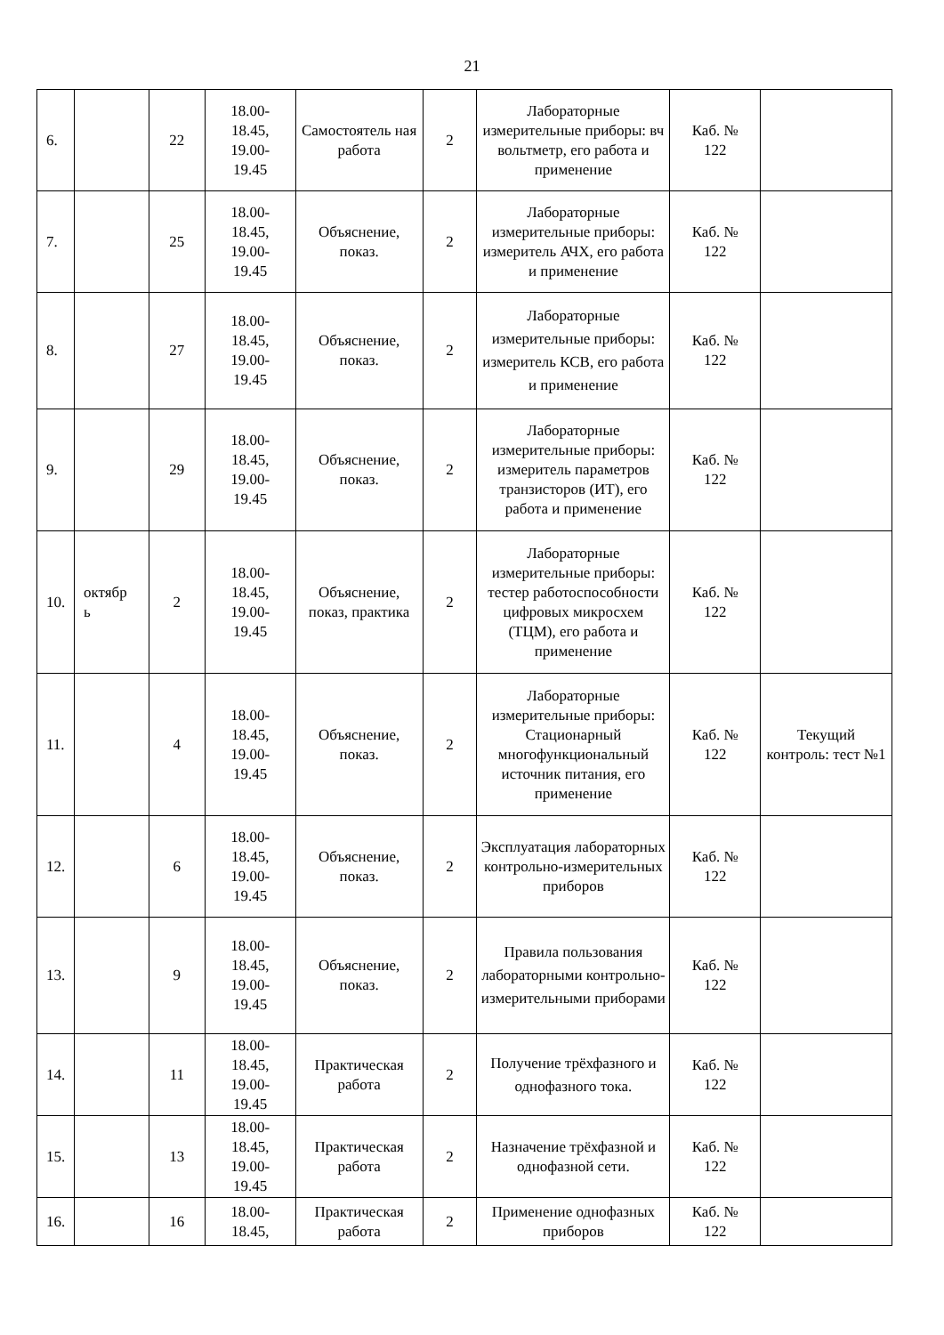21
| 6. | | 22 | 18.00- 18.45, 19.00- 19.45 | Самостоятель ная работа | 2 | Лабораторные измерительные приборы: вч вольтметр, его работа и применение | Каб. № 122 | |
| 7. | | 25 | 18.00- 18.45, 19.00- 19.45 | Объяснение, показ. | 2 | Лабораторные измерительные приборы: измеритель АЧХ, его работа и применение | Каб. № 122 | |
| 8. | | 27 | 18.00- 18.45, 19.00- 19.45 | Объяснение, показ. | 2 | Лабораторные измерительные приборы: измеритель КСВ, его работа и применение | Каб. № 122 | |
| 9. | | 29 | 18.00- 18.45, 19.00- 19.45 | Объяснение, показ. | 2 | Лабораторные измерительные приборы: измеритель параметров транзисторов (ИТ), его работа и применение | Каб. № 122 | |
| 10. | октябр ь | 2 | 18.00- 18.45, 19.00- 19.45 | Объяснение, показ, практика | 2 | Лабораторные измерительные приборы: тестер работоспособности цифровых микросхем (ТЦМ), его работа и применение | Каб. № 122 | |
| 11. | | 4 | 18.00- 18.45, 19.00- 19.45 | Объяснение, показ. | 2 | Лабораторные измерительные приборы: Стационарный многофункциональный источник питания, его применение | Каб. № 122 | Текущий контроль: тест №1 |
| 12. | | 6 | 18.00- 18.45, 19.00- 19.45 | Объяснение, показ. | 2 | Эксплуатация лабораторных контрольно-измерительных приборов | Каб. № 122 | |
| 13. | | 9 | 18.00- 18.45, 19.00- 19.45 | Объяснение, показ. | 2 | Правила пользования лабораторными контрольно-измерительными приборами | Каб. № 122 | |
| 14. | | 11 | 18.00- 18.45, 19.00- 19.45 | Практическая работа | 2 | Получение трёхфазного и однофазного тока. | Каб. № 122 | |
| 15. | | 13 | 18.00- 18.45, 19.00- 19.45 | Практическая работа | 2 | Назначение трёхфазной и однофазной сети. | Каб. № 122 | |
| 16. | | 16 | 18.00- 18.45, | Практическая работа | 2 | Применение однофазных приборов | Каб. № 122 | |